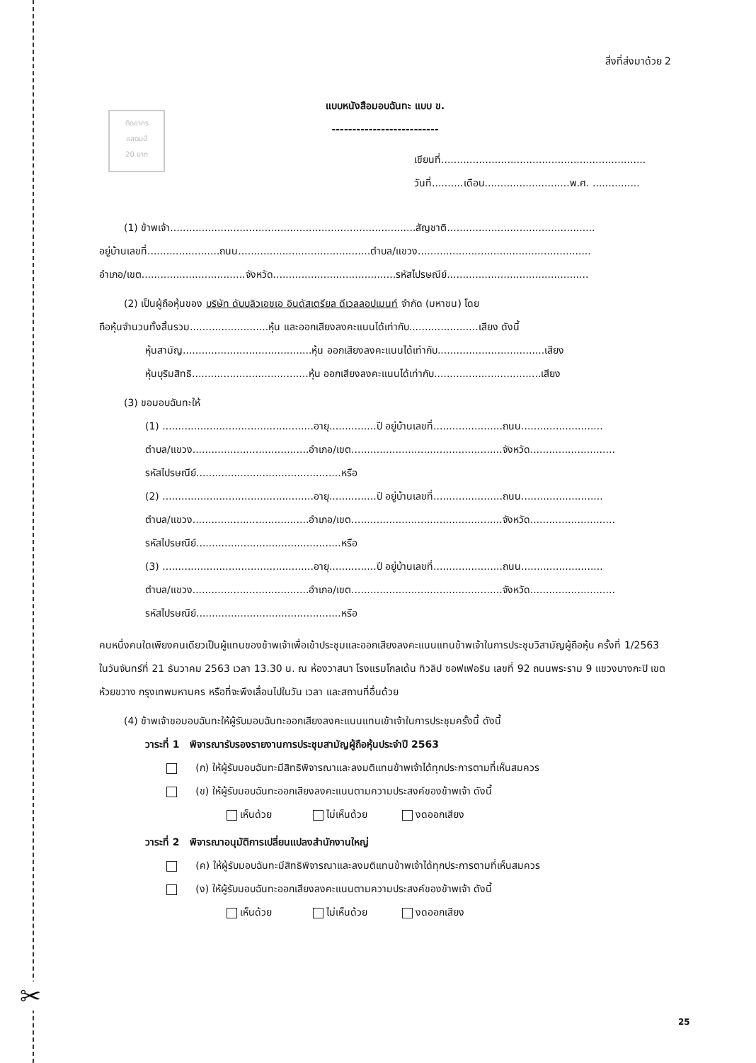✂
ติดอากร
แสตมป์
20 บาท
สิ่งที่ส่งมาด้วย 2
แบบหนังสือมอบฉันทะ แบบ ข.
--------------------------
เขียนที่.................................................................
วันที่..........เดือน...........................พ.ศ. ...............
(1) ข้าพเจ้า..............................................................................สัญชาติ...............................................
อยู่บ้านเลขที่.......................ถนน..........................................ตำบล/แขวง.......................................................
อำเภอ/เขต.................................จังหวัด.......................................รหัสไปรษณีย์.............................................
(2) เป็นผู้ถือหุ้นของ บริษัท ดับบลิวเอชเอ อินดัสเตรียล ดีเวลลอปเมนท์ จำกัด (มหาชน) โดย
ถือหุ้นจำนวนทั้งสิ้นรวม.........................หุ้น และออกเสียงลงคะแนนได้เท่ากับ......................เสียง ดังนี้
หุ้นสามัญ.........................................หุ้น ออกเสียงลงคะแนนได้เท่ากับ..................................เสียง
หุ้นบุริมสิทธิ.....................................หุ้น ออกเสียงลงคะแนนได้เท่ากับ..................................เสียง
(3) ขอมอบฉันทะให้
(1) ................................................อายุ...............ปี อยู่บ้านเลขที่......................ถนน..........................
ตำบล/แขวง.....................................อำเภอ/เขต................................................จังหวัด...........................
รหัสไปรษณีย์..............................................หรือ
(2) ................................................อายุ...............ปี อยู่บ้านเลขที่......................ถนน..........................
ตำบล/แขวง.....................................อำเภอ/เขต................................................จังหวัด...........................
รหัสไปรษณีย์..............................................หรือ
(3) ................................................อายุ...............ปี อยู่บ้านเลขที่......................ถนน..........................
ตำบล/แขวง.....................................อำเภอ/เขต................................................จังหวัด...........................
รหัสไปรษณีย์..............................................หรือ
คนหนึ่งคนใดเพียงคนเดียวเป็นผู้แทนของข้าพเจ้าเพื่อเข้าประชุมและออกเสียงลงคะแนนแทนข้าพเจ้าในการประชุมวิสามัญผู้ถือหุ้น ครั้งที่ 1/2563 ในวันจันทร์ที่ 21 ธันวาคม 2563 เวลา 13.30 น. ณ ห้องวาสนา โรงแรมโกลเด้น ทิวลิป ซอฟเฟอริน เลขที่ 92 ถนนพระราม 9 แขวงบางกะปิ เขตห้วยขวาง กรุงเทพมหานคร หรือที่จะพึงเลื่อนไปในวัน เวลา และสถานที่อื่นด้วย
(4) ข้าพเจ้าขอมอบฉันทะให้ผู้รับมอบฉันทะออกเสียงลงคะแนนแทนเข้าเจ้าในการประชุมครั้งนี้ ดังนี้
วาระที่ 1 พิจารณารับรองรายงานการประชุมสามัญผู้ถือหุ้นประจำปี 2563
(ก) ให้ผู้รับมอบฉันทะมีสิทธิพิจารณาและลงมติแทนข้าพเจ้าได้ทุกประการตามที่เห็นสมควร
(ข) ให้ผู้รับมอบฉันทะออกเสียงลงคะแนนตามความประสงค์ของข้าพเจ้า ดังนี้
เห็นด้วย ไม่เห็นด้วย งดออกเสียง
วาระที่ 2 พิจารณาอนุมัติการเปลี่ยนแปลงสำนักงานใหญ่
(ค) ให้ผู้รับมอบฉันทะมีสิทธิพิจารณาและลงมติแทนข้าพเจ้าได้ทุกประการตามที่เห็นสมควร
(ง) ให้ผู้รับมอบฉันทะออกเสียงลงคะแนนตามความประสงค์ของข้าพเจ้า ดังนี้
เห็นด้วย ไม่เห็นด้วย งดออกเสียง
25